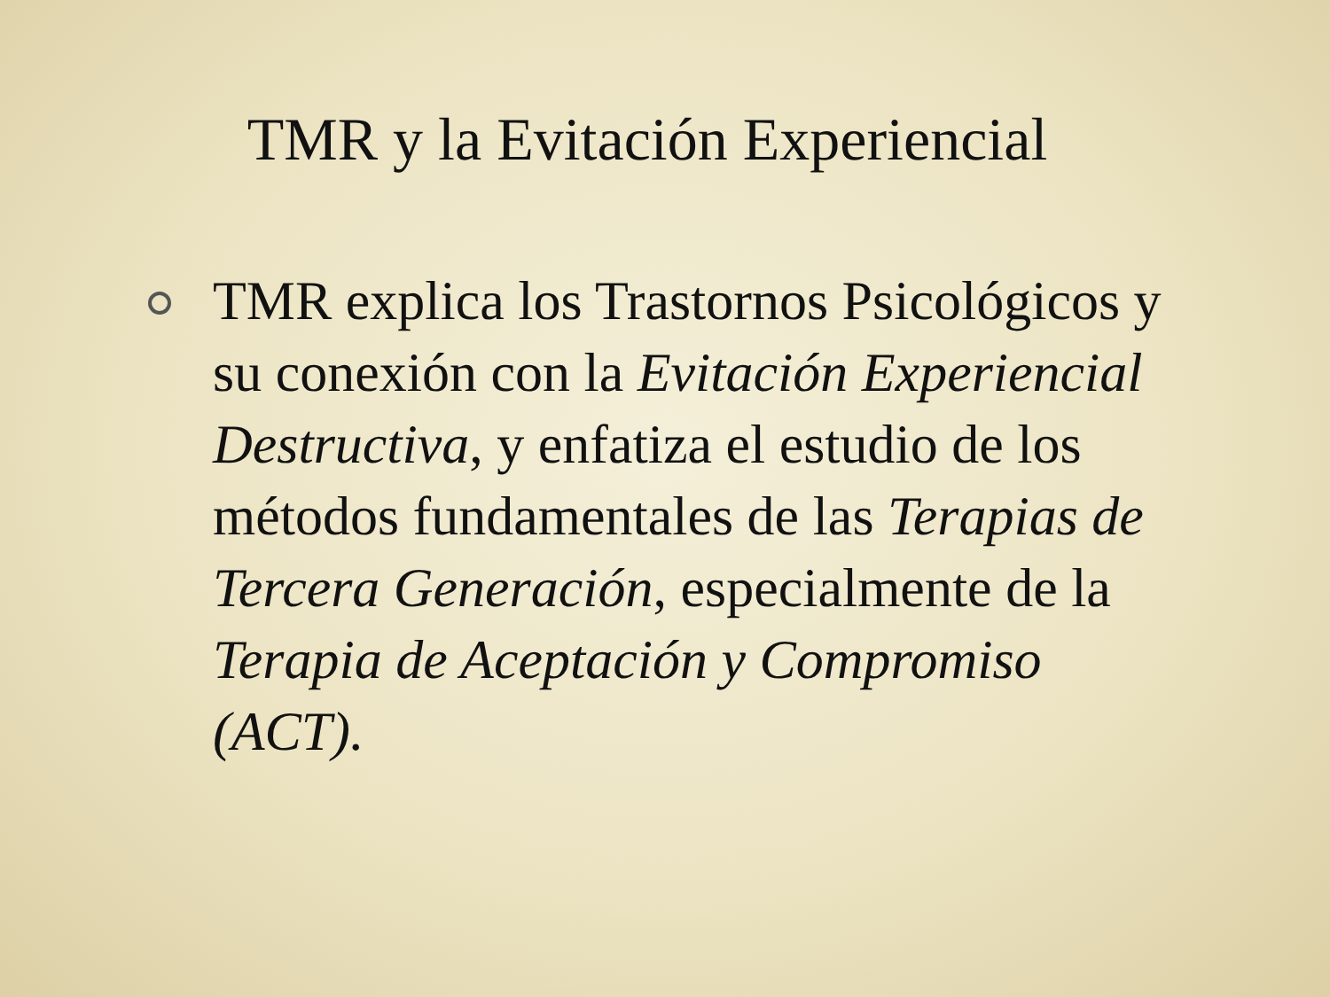TMR y la Evitación Experiencial
TMR explica los Trastornos Psicológicos y su conexión con la Evitación Experiencial Destructiva, y enfatiza el estudio de los métodos fundamentales de las Terapias de Tercera Generación, especialmente de la Terapia de Aceptación y Compromiso (ACT).